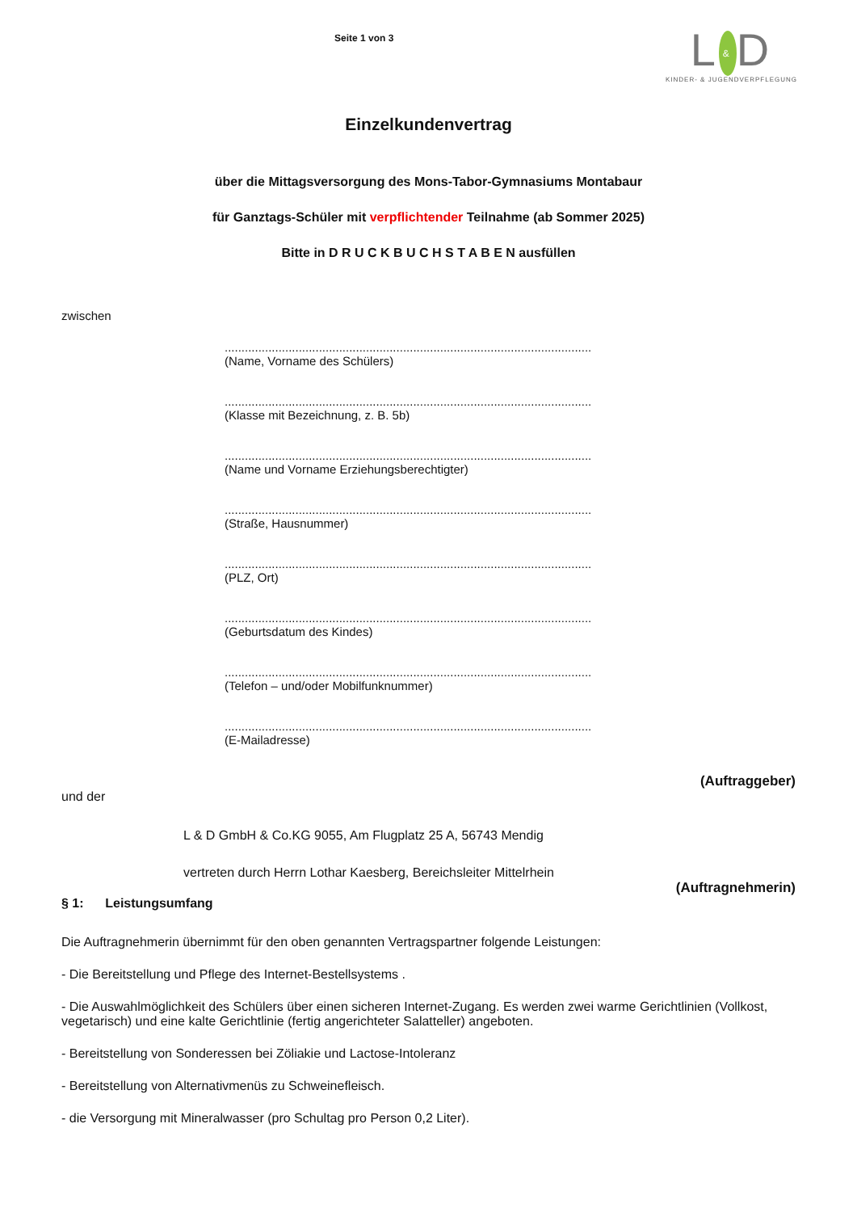Seite 1 von 3
L & D
KINDER- & JUGENDVERPFLEGUNG
Einzelkundenvertrag
über die Mittagsversorgung des Mons-Tabor-Gymnasiums Montabaur
für Ganztags-Schüler mit verpflichtender Teilnahme (ab Sommer 2025)
Bitte in D R U C K B U C H S T A B E N ausfüllen
zwischen
.............................................................................................................
(Name, Vorname des Schülers)
.............................................................................................................
(Klasse mit Bezeichnung, z. B. 5b)
.............................................................................................................
(Name und Vorname Erziehungsberechtigter)
.............................................................................................................
(Straße, Hausnummer)
.............................................................................................................
(PLZ, Ort)
.............................................................................................................
(Geburtsdatum des Kindes)
.............................................................................................................
(Telefon – und/oder Mobilfunknummer)
.............................................................................................................
(E-Mailadresse)
(Auftraggeber)
und der
L & D GmbH & Co.KG 9055, Am Flugplatz 25 A, 56743 Mendig
vertreten durch Herrn Lothar Kaesberg, Bereichsleiter Mittelrhein
(Auftragnehmerin)
§ 1: Leistungsumfang
Die Auftragnehmerin übernimmt für den oben genannten Vertragspartner folgende Leistungen:
- Die Bereitstellung und Pflege des Internet-Bestellsystems .
- Die Auswahlmöglichkeit des Schülers über einen sicheren Internet-Zugang. Es werden zwei warme Gerichtlinien (Vollkost, vegetarisch) und eine kalte Gerichtlinie (fertig angerichteter Salatteller) angeboten.
- Bereitstellung von Sonderessen bei Zöliakie und Lactose-Intoleranz
- Bereitstellung von Alternativmenüs zu Schweinefleisch.
- die Versorgung mit Mineralwasser (pro Schultag pro Person 0,2 Liter).